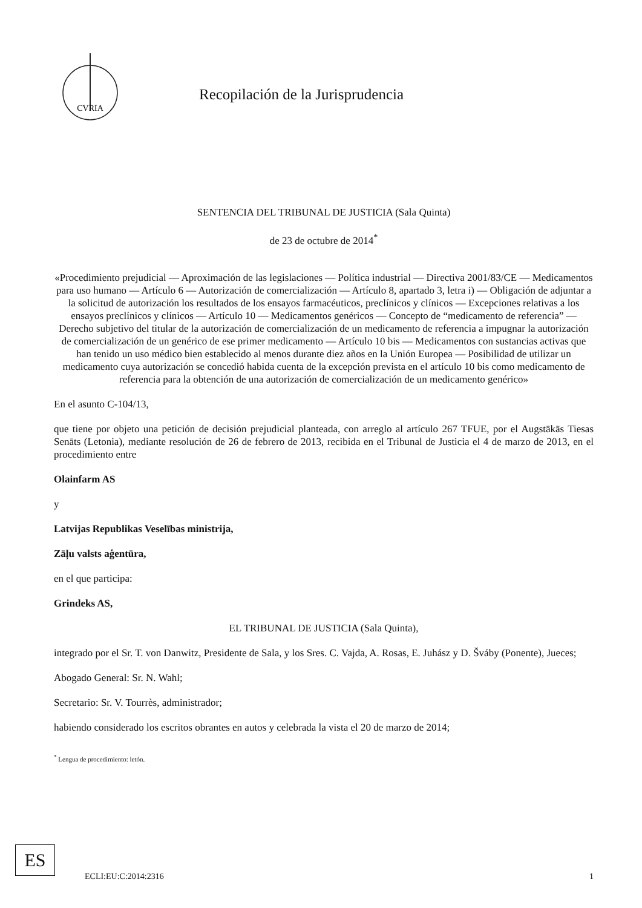CVRIA
Recopilación de la Jurisprudencia
SENTENCIA DEL TRIBUNAL DE JUSTICIA (Sala Quinta)
de 23 de octubre de 2014<sup>*</sup>
«Procedimiento prejudicial — Aproximación de las legislaciones — Política industrial — Directiva 2001/83/CE — Medicamentos para uso humano — Artículo 6 — Autorización de comercialización — Artículo 8, apartado 3, letra i) — Obligación de adjuntar a la solicitud de autorización los resultados de los ensayos farmacéuticos, preclínicos y clínicos — Excepciones relativas a los ensayos preclínicos y clínicos — Artículo 10 — Medicamentos genéricos — Concepto de “medicamento de referencia” — Derecho subjetivo del titular de la autorización de comercialización de un medicamento de referencia a impugnar la autorización de comercialización de un genérico de ese primer medicamento — Artículo 10 bis — Medicamentos con sustancias activas que han tenido un uso médico bien establecido al menos durante diez años en la Unión Europea — Posibilidad de utilizar un medicamento cuya autorización se concedió habida cuenta de la excepción prevista en el artículo 10 bis como medicamento de referencia para la obtención de una autorización de comercialización de un medicamento genérico»
En el asunto C-104/13,
que tiene por objeto una petición de decisión prejudicial planteada, con arreglo al artículo 267 TFUE, por el Augstākās Tiesas Senāts (Letonia), mediante resolución de 26 de febrero de 2013, recibida en el Tribunal de Justicia el 4 de marzo de 2013, en el procedimiento entre
Olainfarm AS
y
Latvijas Republikas Veselības ministrija,
Zāļu valsts aģentūra,
en el que participa:
Grindeks AS,
EL TRIBUNAL DE JUSTICIA (Sala Quinta),
integrado por el Sr. T. von Danwitz, Presidente de Sala, y los Sres. C. Vajda, A. Rosas, E. Juhász y D. Šváby (Ponente), Jueces;
Abogado General: Sr. N. Wahl;
Secretario: Sr. V. Tourrès, administrador;
habiendo considerado los escritos obrantes en autos y celebrada la vista el 20 de marzo de 2014;
<sup>*</sup> Lengua de procedimiento: letón.
ES
ECLI:EU:C:2014:2316 1